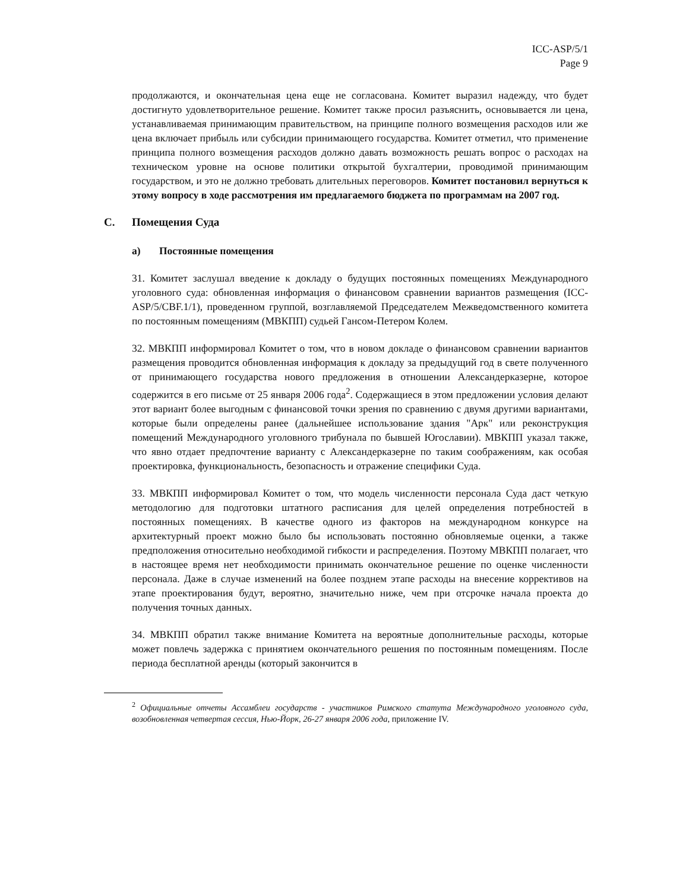ICC-ASP/5/1
Page 9
продолжаются, и окончательная цена еще не согласована. Комитет выразил надежду, что будет достигнуто удовлетворительное решение. Комитет также просил разъяснить, основывается ли цена, устанавливаемая принимающим правительством, на принципе полного возмещения расходов или же цена включает прибыль или субсидии принимающего государства. Комитет отметил, что применение принципа полного возмещения расходов должно давать возможность решать вопрос о расходах на техническом уровне на основе политики открытой бухгалтерии, проводимой принимающим государством, и это не должно требовать длительных переговоров. Комитет постановил вернуться к этому вопросу в ходе рассмотрения им предлагаемого бюджета по программам на 2007 год.
C. Помещения Суда
a) Постоянные помещения
31. Комитет заслушал введение к докладу о будущих постоянных помещениях Международного уголовного суда: обновленная информация о финансовом сравнении вариантов размещения (ICC-ASP/5/CBF.1/1), проведенном группой, возглавляемой Председателем Межведомственного комитета по постоянным помещениям (МВКПП) судьей Гансом-Петером Колем.
32. МВКПП информировал Комитет о том, что в новом докладе о финансовом сравнении вариантов размещения проводится обновленная информация к докладу за предыдущий год в свете полученного от принимающего государства нового предложения в отношении Александерказерне, которое содержится в его письме от 25 января 2006 года<sup>2</sup>. Содержащиеся в этом предложении условия делают этот вариант более выгодным с финансовой точки зрения по сравнению с двумя другими вариантами, которые были определены ранее (дальнейшее использование здания "Арк" или реконструкция помещений Международного уголовного трибунала по бывшей Югославии). МВКПП указал также, что явно отдает предпочтение варианту с Александерказерне по таким соображениям, как особая проектировка, функциональность, безопасность и отражение специфики Суда.
33. МВКПП информировал Комитет о том, что модель численности персонала Суда даст четкую методологию для подготовки штатного расписания для целей определения потребностей в постоянных помещениях. В качестве одного из факторов на международном конкурсе на архитектурный проект можно было бы использовать постоянно обновляемые оценки, а также предположения относительно необходимой гибкости и распределения. Поэтому МВКПП полагает, что в настоящее время нет необходимости принимать окончательное решение по оценке численности персонала. Даже в случае изменений на более позднем этапе расходы на внесение коррективов на этапе проектирования будут, вероятно, значительно ниже, чем при отсрочке начала проекта до получения точных данных.
34. МВКПП обратил также внимание Комитета на вероятные дополнительные расходы, которые может повлечь задержка с принятием окончательного решения по постоянным помещениям. После периода бесплатной аренды (который закончится в
<sup>2</sup> Официальные отчеты Ассамблеи государств - участников Римского статута Международного уголовного суда, возобновленная четвертая сессия, Нью-Йорк, 26-27 января 2006 года, приложение IV.